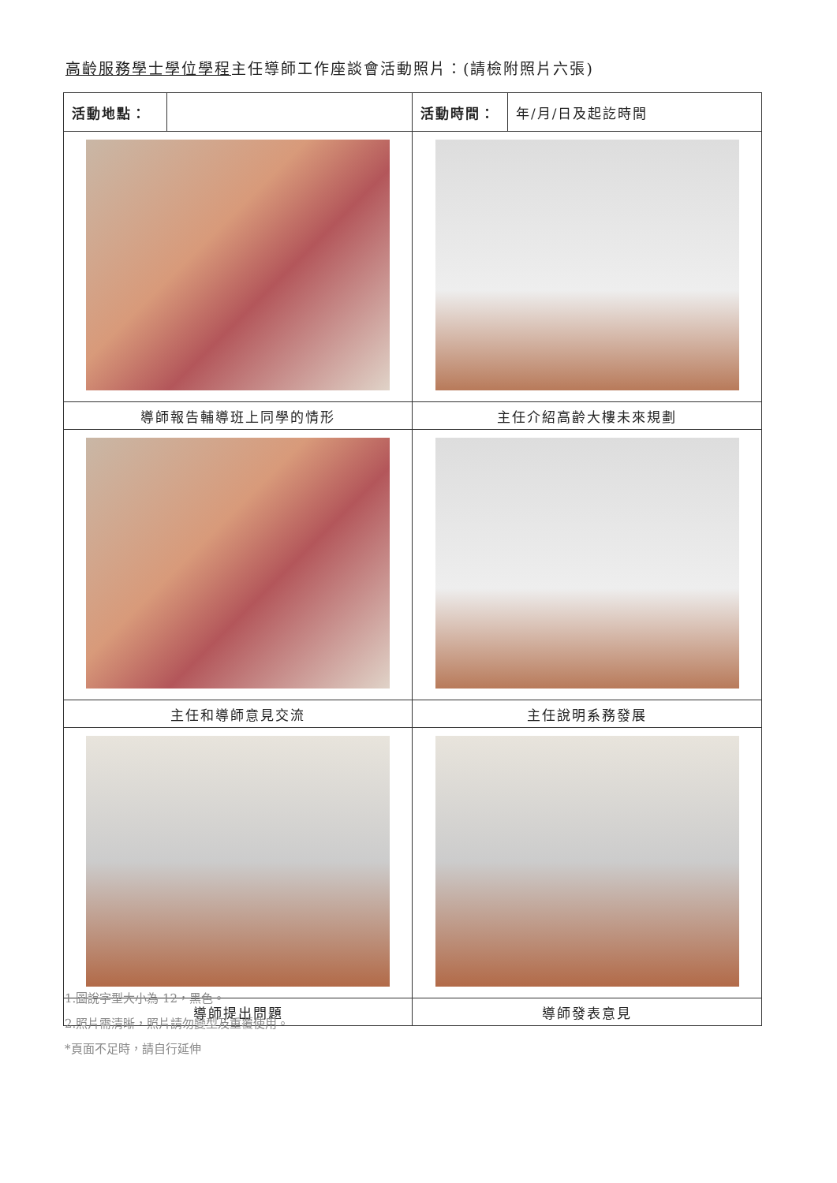高齡服務學士學位學程主任導師工作座談會活動照片：(請檢附照片六張)
| 活動地點： | | 活動時間： | 年/月/日及起訖時間 |
| 導師報告輔導班上同學的情形 | | 主任介紹高齡大樓未來規劃 | |
| 主任和導師意見交流 | | 主任說明系務發展 | |
| 導師提出問題 | | 導師發表意見 | |
1.圖說字型大小為 12，黑色。
2.照片需清晰，照片請勿變型及重覆使用。
*頁面不足時，請自行延伸